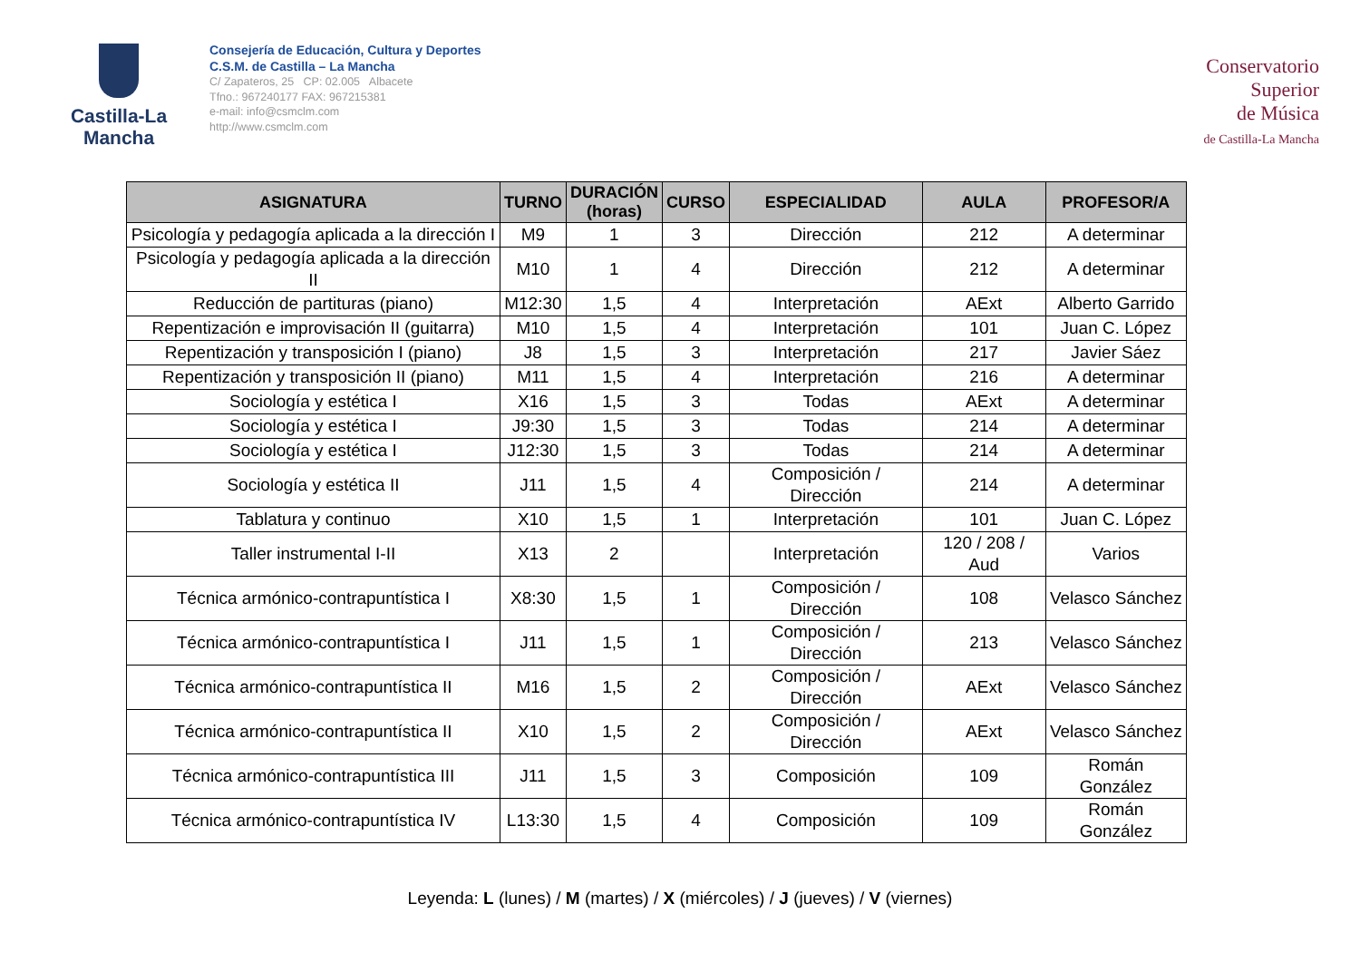Castilla-La Mancha
Consejería de Educación, Cultura y Deportes
C.S.M. de Castilla – La Mancha
C/ Zapateros, 25 CP: 02.005 Albacete
Tfno.: 967240177 FAX: 967215381
e-mail: info@csmclm.com
http://www.csmclm.com
Conservatorio
Superior
de Música
de Castilla-La Mancha
| ASIGNATURA | TURNO | DURACIÓN (horas) | CURSO | ESPECIALIDAD | AULA | PROFESOR/A |
| --- | --- | --- | --- | --- | --- | --- |
| Psicología y pedagogía aplicada a la dirección I | M9 | 1 | 3 | Dirección | 212 | A determinar |
| Psicología y pedagogía aplicada a la dirección II | M10 | 1 | 4 | Dirección | 212 | A determinar |
| Reducción de partituras (piano) | M12:30 | 1,5 | 4 | Interpretación | AExt | Alberto Garrido |
| Repentización e improvisación II (guitarra) | M10 | 1,5 | 4 | Interpretación | 101 | Juan C. López |
| Repentización y transposición I (piano) | J8 | 1,5 | 3 | Interpretación | 217 | Javier Sáez |
| Repentización y transposición II (piano) | M11 | 1,5 | 4 | Interpretación | 216 | A determinar |
| Sociología y estética I | X16 | 1,5 | 3 | Todas | AExt | A determinar |
| Sociología y estética I | J9:30 | 1,5 | 3 | Todas | 214 | A determinar |
| Sociología y estética I | J12:30 | 1,5 | 3 | Todas | 214 | A determinar |
| Sociología y estética II | J11 | 1,5 | 4 | Composición / Dirección | 214 | A determinar |
| Tablatura y continuo | X10 | 1,5 | 1 | Interpretación | 101 | Juan C. López |
| Taller instrumental I-II | X13 | 2 | | Interpretación | 120 / 208 / Aud | Varios |
| Técnica armónico-contrapuntística I | X8:30 | 1,5 | 1 | Composición / Dirección | 108 | Velasco Sánchez |
| Técnica armónico-contrapuntística I | J11 | 1,5 | 1 | Composición / Dirección | 213 | Velasco Sánchez |
| Técnica armónico-contrapuntística II | M16 | 1,5 | 2 | Composición / Dirección | AExt | Velasco Sánchez |
| Técnica armónico-contrapuntística II | X10 | 1,5 | 2 | Composición / Dirección | AExt | Velasco Sánchez |
| Técnica armónico-contrapuntística III | J11 | 1,5 | 3 | Composición | 109 | Román González |
| Técnica armónico-contrapuntística IV | L13:30 | 1,5 | 4 | Composición | 109 | Román González |
Leyenda: L (lunes) / M (martes) / X (miércoles) / J (jueves) / V (viernes)